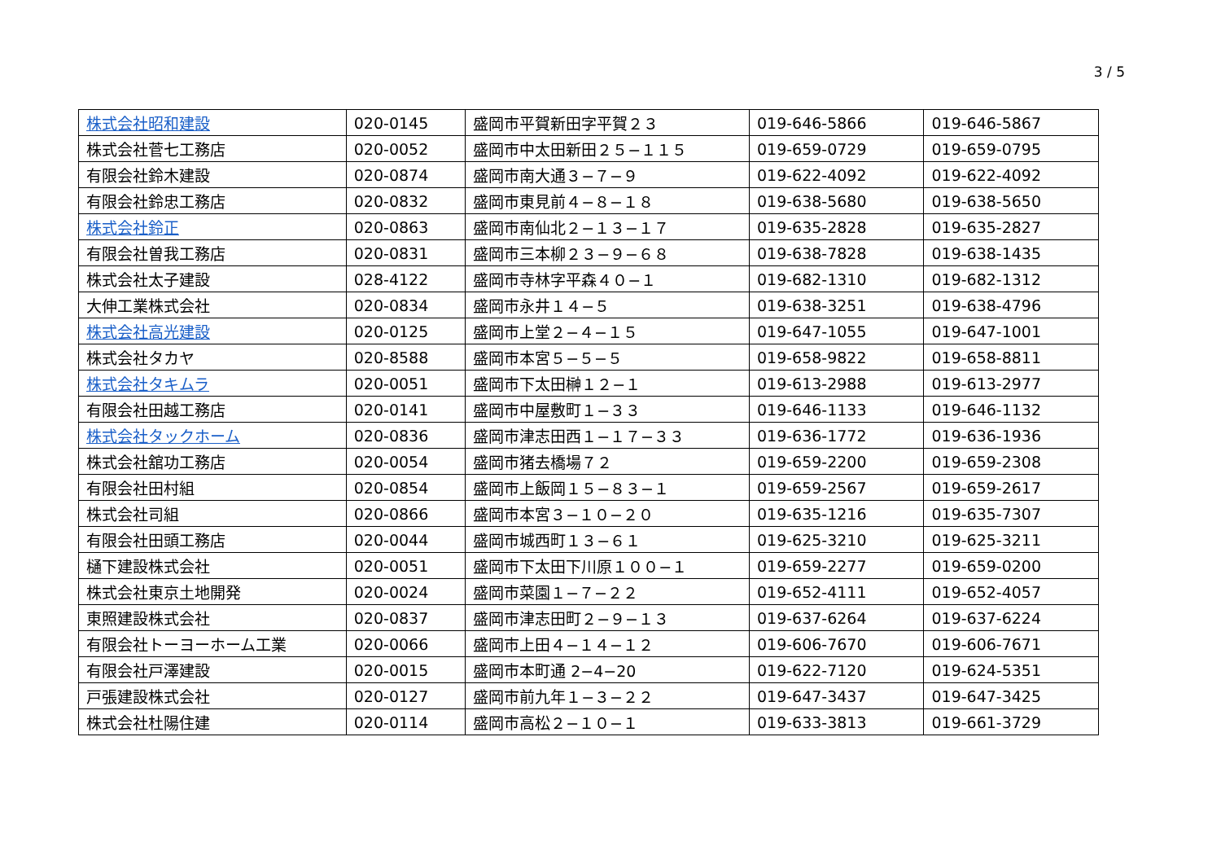3 / 5
| 株式会社昭和建設 | 020-0145 | 盛岡市平賀新田字平賀２３ | 019-646-5866 | 019-646-5867 |
| 株式会社菅七工務店 | 020-0052 | 盛岡市中太田新田２５−１１５ | 019-659-0729 | 019-659-0795 |
| 有限会社鈴木建設 | 020-0874 | 盛岡市南大通３−７−９ | 019-622-4092 | 019-622-4092 |
| 有限会社鈴忠工務店 | 020-0832 | 盛岡市東見前４−８−１８ | 019-638-5680 | 019-638-5650 |
| 株式会社鈴正 | 020-0863 | 盛岡市南仙北２−１３−１７ | 019-635-2828 | 019-635-2827 |
| 有限会社曽我工務店 | 020-0831 | 盛岡市三本柳２３−９−６８ | 019-638-7828 | 019-638-1435 |
| 株式会社太子建設 | 028-4122 | 盛岡市寺林字平森４０−１ | 019-682-1310 | 019-682-1312 |
| 大伸工業株式会社 | 020-0834 | 盛岡市永井１４−５ | 019-638-3251 | 019-638-4796 |
| 株式会社高光建設 | 020-0125 | 盛岡市上堂２−４−１５ | 019-647-1055 | 019-647-1001 |
| 株式会社タカヤ | 020-8588 | 盛岡市本宮５−５−５ | 019-658-9822 | 019-658-8811 |
| 株式会社タキムラ | 020-0051 | 盛岡市下太田榊１２−１ | 019-613-2988 | 019-613-2977 |
| 有限会社田越工務店 | 020-0141 | 盛岡市中屋敷町１−３３ | 019-646-1133 | 019-646-1132 |
| 株式会社タックホーム | 020-0836 | 盛岡市津志田西１−１７−３３ | 019-636-1772 | 019-636-1936 |
| 株式会社舘功工務店 | 020-0054 | 盛岡市猪去橋場７２ | 019-659-2200 | 019-659-2308 |
| 有限会社田村組 | 020-0854 | 盛岡市上飯岡１５−８３−１ | 019-659-2567 | 019-659-2617 |
| 株式会社司組 | 020-0866 | 盛岡市本宮３−１０−２０ | 019-635-1216 | 019-635-7307 |
| 有限会社田頭工務店 | 020-0044 | 盛岡市城西町１３−６１ | 019-625-3210 | 019-625-3211 |
| 樋下建設株式会社 | 020-0051 | 盛岡市下太田下川原１００−１ | 019-659-2277 | 019-659-0200 |
| 株式会社東京土地開発 | 020-0024 | 盛岡市菜園１−７−２２ | 019-652-4111 | 019-652-4057 |
| 東照建設株式会社 | 020-0837 | 盛岡市津志田町２−９−１３ | 019-637-6264 | 019-637-6224 |
| 有限会社トーヨーホーム工業 | 020-0066 | 盛岡市上田４−１４−１２ | 019-606-7670 | 019-606-7671 |
| 有限会社戸澤建設 | 020-0015 | 盛岡市本町通 2−4−20 | 019-622-7120 | 019-624-5351 |
| 戸張建設株式会社 | 020-0127 | 盛岡市前九年１−３−２２ | 019-647-3437 | 019-647-3425 |
| 株式会社杜陽住建 | 020-0114 | 盛岡市高松２−１０−１ | 019-633-3813 | 019-661-3729 |